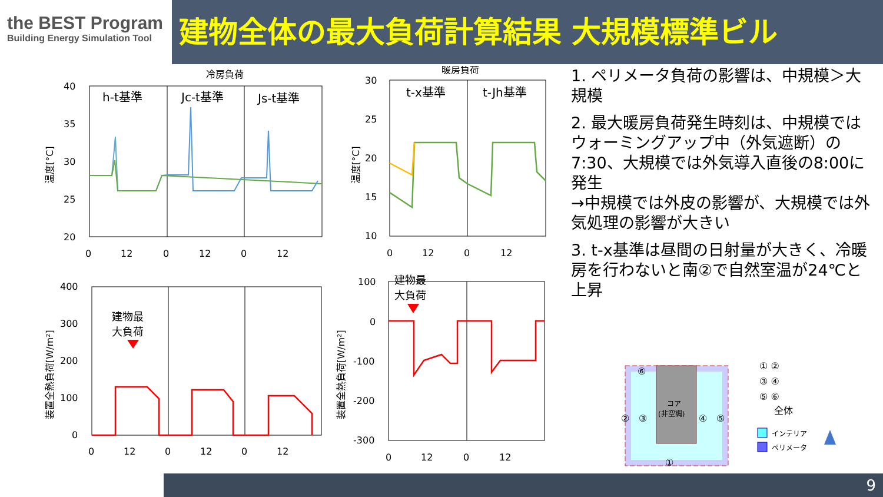the BEST Program
Building Energy Simulation Tool
建物全体の最大負荷計算結果 大規模標準ビル
冷房負荷
暖房負荷
h-t基準
Jc-t基準
Js-t基準
40
35
30
25
20
0
12
0
12
0
12
温度[°C]
t-x基準
t-Jh基準
30
25
20
15
10
0
12
0
12
温度[°C]
400
300
200
100
0
0
12
0
12
0
12
装置全熱負荷[W/m²]
建物最
大負荷
100
0
-100
-200
-300
0
12
0
12
装置全熱負荷[W/m²]
建物最
大負荷
1. ペリメータ負荷の影響は、中規模＞大規模
2. 最大暖房負荷発生時刻は、中規模ではウォーミングアップ中（外気遮断）の7:30、大規模では外気導入直後の8:00に発生
→中規模では外皮の影響が、大規模では外気処理の影響が大きい
3. t-x基準は昼間の日射量が大きく、冷暖房を行わないと南②で自然室温が24℃と上昇
コア
(非空調)
⑥
②
③
④
⑤
①
① ②
③ ④
⑤ ⑥
全体
インテリア
ペリメータ
9